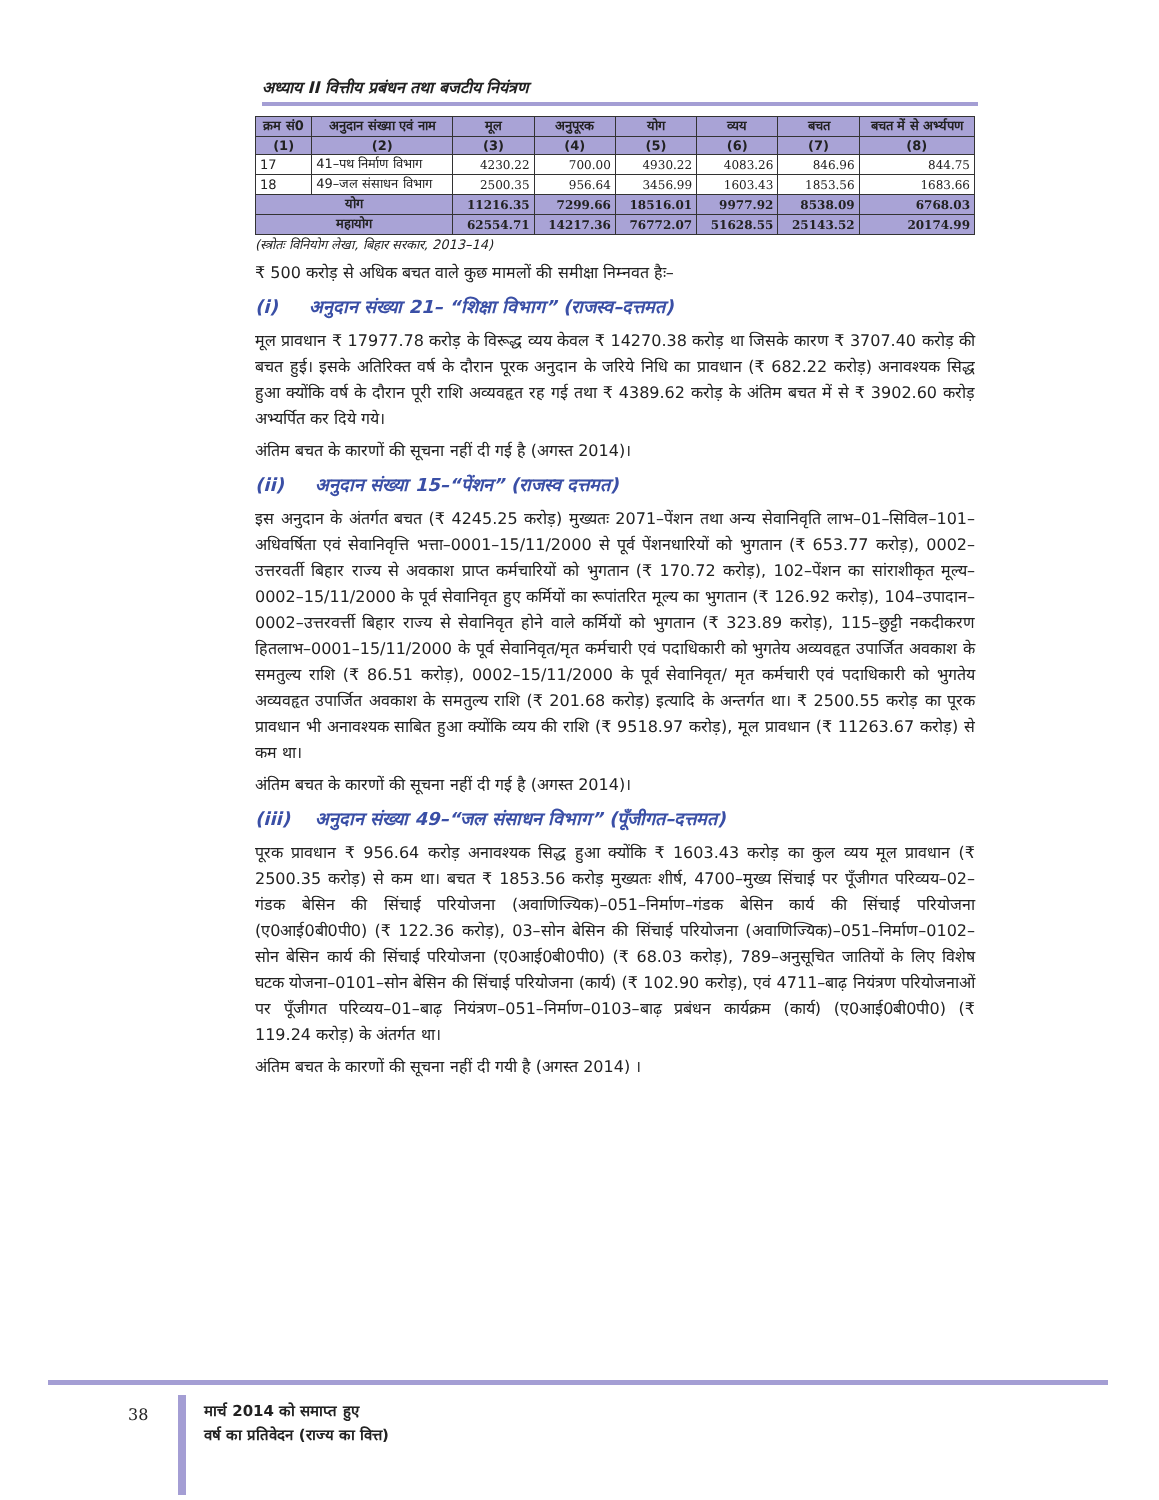अध्याय II वित्तीय प्रबंधन तथा बजटीय नियंत्रण
| क्रम सं0 | अनुदान संख्या एवं नाम | मूल | अनुपूरक | योग | व्यय | बचत | बचत में से अर्भ्यपण |
| --- | --- | --- | --- | --- | --- | --- | --- |
| (1) | (2) | (3) | (4) | (5) | (6) | (7) | (8) |
| 17 | 41–पथ निर्माण विभाग | 4230.22 | 700.00 | 4930.22 | 4083.26 | 846.96 | 844.75 |
| 18 | 49–जल संसाधन विभाग | 2500.35 | 956.64 | 3456.99 | 1603.43 | 1853.56 | 1683.66 |
| योग | | 11216.35 | 7299.66 | 18516.01 | 9977.92 | 8538.09 | 6768.03 |
| महायोग | | 62554.71 | 14217.36 | 76772.07 | 51628.55 | 25143.52 | 20174.99 |
(स्त्रोतः विनियोग लेखा, बिहार सरकार, 2013–14)
₹ 500 करोड़ से अधिक बचत वाले कुछ मामलों की समीक्षा निम्नवत हैः–
(i) अनुदान संख्या 21– “शिक्षा विभाग” (राजस्व–दत्तमत)
मूल प्रावधान ₹ 17977.78 करोड़ के विरूद्ध व्यय केवल ₹ 14270.38 करोड़ था जिसके कारण ₹ 3707.40 करोड़ की बचत हुई। इसके अतिरिक्त वर्ष के दौरान पूरक अनुदान के जरिये निधि का प्रावधान (₹ 682.22 करोड़) अनावश्यक सिद्ध हुआ क्योंकि वर्ष के दौरान पूरी राशि अव्यवहृत रह गई तथा ₹ 4389.62 करोड़ के अंतिम बचत में से ₹ 3902.60 करोड़ अभ्यर्पित कर दिये गये।
अंतिम बचत के कारणों की सूचना नहीं दी गई है (अगस्त 2014)।
(ii) अनुदान संख्या 15–“पेंशन” (राजस्व दत्तमत)
इस अनुदान के अंतर्गत बचत (₹ 4245.25 करोड़) मुख्यतः 2071–पेंशन तथा अन्य सेवानिवृति लाभ–01–सिविल–101–अधिवर्षिता एवं सेवानिवृत्ति भत्ता–0001–15/11/2000 से पूर्व पेंशनधारियों को भुगतान (₹ 653.77 करोड़), 0002–उत्तरवर्ती बिहार राज्य से अवकाश प्राप्त कर्मचारियों को भुगतान (₹ 170.72 करोड़), 102–पेंशन का सांराशीकृत मूल्य–0002–15/11/2000 के पूर्व सेवानिवृत हुए कर्मियों का रूपांतरित मूल्य का भुगतान (₹ 126.92 करोड़), 104–उपादान–0002–उत्तरवर्त्ती बिहार राज्य से सेवानिवृत होने वाले कर्मियों को भुगतान (₹ 323.89 करोड़), 115–छुट्टी नकदीकरण हितलाभ–0001–15/11/2000 के पूर्व सेवानिवृत/मृत कर्मचारी एवं पदाधिकारी को भुगतेय अव्यवहृत उपार्जित अवकाश के समतुल्य राशि (₹ 86.51 करोड़), 0002–15/11/2000 के पूर्व सेवानिवृत/ मृत कर्मचारी एवं पदाधिकारी को भुगतेय अव्यवहृत उपार्जित अवकाश के समतुल्य राशि (₹ 201.68 करोड़) इत्यादि के अन्तर्गत था। ₹ 2500.55 करोड़ का पूरक प्रावधान भी अनावश्यक साबित हुआ क्योंकि व्यय की राशि (₹ 9518.97 करोड़), मूल प्रावधान (₹ 11263.67 करोड़) से कम था।
अंतिम बचत के कारणों की सूचना नहीं दी गई है (अगस्त 2014)।
(iii) अनुदान संख्या 49–“जल संसाधन विभाग” (पूँजीगत–दत्तमत)
पूरक प्रावधान ₹ 956.64 करोड़ अनावश्यक सिद्ध हुआ क्योंकि ₹ 1603.43 करोड़ का कुल व्यय मूल प्रावधान (₹ 2500.35 करोड़) से कम था। बचत ₹ 1853.56 करोड़ मुख्यतः शीर्ष, 4700–मुख्य सिंचाई पर पूँजीगत परिव्यय–02–गंडक बेसिन की सिंचाई परियोजना (अवाणिज्यिक)–051–निर्माण–गंडक बेसिन कार्य की सिंचाई परियोजना (ए0आई0बी0पी0) (₹ 122.36 करोड़), 03–सोन बेसिन की सिंचाई परियोजना (अवाणिज्यिक)–051–निर्माण–0102–सोन बेसिन कार्य की सिंचाई परियोजना (ए0आई0बी0पी0) (₹ 68.03 करोड़), 789–अनुसूचित जातियों के लिए विशेष घटक योजना–0101–सोन बेसिन की सिंचाई परियोजना (कार्य) (₹ 102.90 करोड़), एवं 4711–बाढ़ नियंत्रण परियोजनाओं पर पूँजीगत परिव्यय–01–बाढ़ नियंत्रण–051–निर्माण–0103–बाढ़ प्रबंधन कार्यक्रम (कार्य) (ए0आई0बी0पी0) (₹ 119.24 करोड़) के अंतर्गत था।
अंतिम बचत के कारणों की सूचना नहीं दी गयी है (अगस्त 2014) ।
38
मार्च 2014 को समाप्त हुए
वर्ष का प्रतिवेदन (राज्य का वित्त)